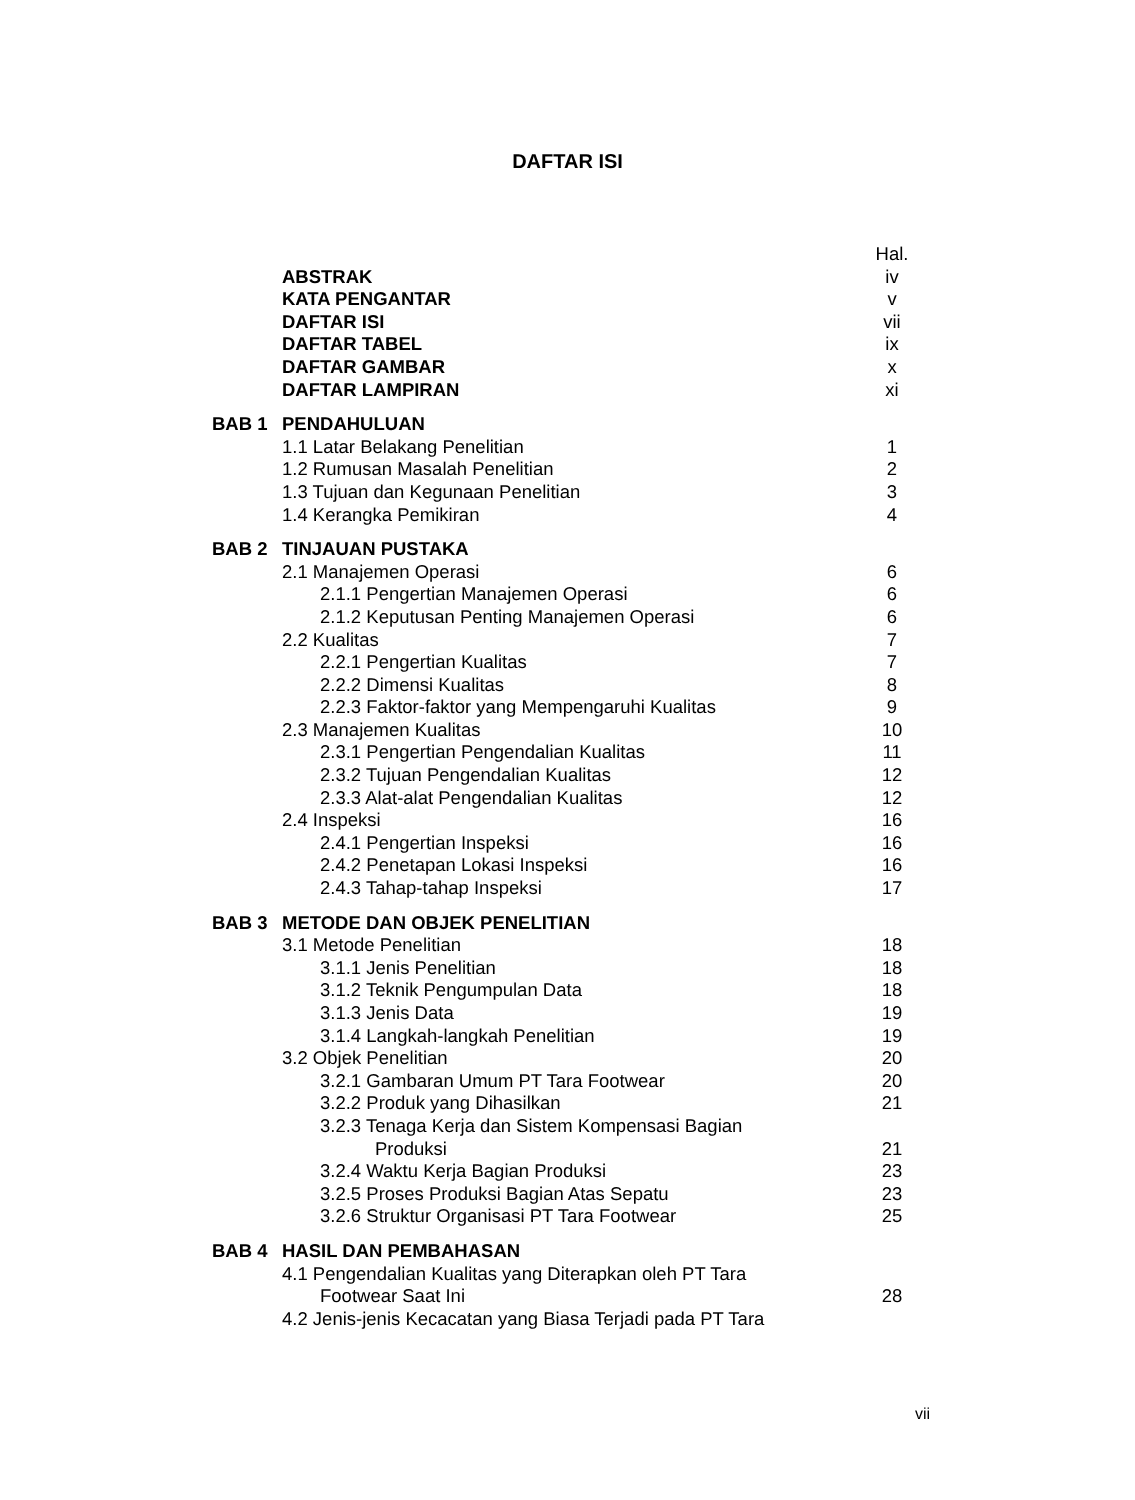DAFTAR ISI
| | | Hal. |
| | ABSTRAK | iv |
| | KATA PENGANTAR | v |
| | DAFTAR ISI | vii |
| | DAFTAR TABEL | ix |
| | DAFTAR GAMBAR | x |
| | DAFTAR LAMPIRAN | xi |
| BAB 1 | PENDAHULUAN | |
| | 1.1 Latar Belakang Penelitian | 1 |
| | 1.2 Rumusan Masalah Penelitian | 2 |
| | 1.3 Tujuan dan Kegunaan Penelitian | 3 |
| | 1.4 Kerangka Pemikiran | 4 |
| BAB 2 | TINJAUAN PUSTAKA | |
| | 2.1 Manajemen Operasi | 6 |
| | 2.1.1 Pengertian Manajemen Operasi | 6 |
| | 2.1.2 Keputusan Penting Manajemen Operasi | 6 |
| | 2.2 Kualitas | 7 |
| | 2.2.1 Pengertian Kualitas | 7 |
| | 2.2.2 Dimensi Kualitas | 8 |
| | 2.2.3 Faktor-faktor yang Mempengaruhi Kualitas | 9 |
| | 2.3 Manajemen Kualitas | 10 |
| | 2.3.1 Pengertian Pengendalian Kualitas | 11 |
| | 2.3.2 Tujuan Pengendalian Kualitas | 12 |
| | 2.3.3 Alat-alat Pengendalian Kualitas | 12 |
| | 2.4 Inspeksi | 16 |
| | 2.4.1 Pengertian Inspeksi | 16 |
| | 2.4.2 Penetapan Lokasi Inspeksi | 16 |
| | 2.4.3 Tahap-tahap Inspeksi | 17 |
| BAB 3 | METODE DAN OBJEK PENELITIAN | |
| | 3.1 Metode Penelitian | 18 |
| | 3.1.1 Jenis Penelitian | 18 |
| | 3.1.2 Teknik Pengumpulan Data | 18 |
| | 3.1.3 Jenis Data | 19 |
| | 3.1.4 Langkah-langkah Penelitian | 19 |
| | 3.2 Objek Penelitian | 20 |
| | 3.2.1 Gambaran Umum PT Tara Footwear | 20 |
| | 3.2.2 Produk yang Dihasilkan | 21 |
| | 3.2.3 Tenaga Kerja dan Sistem Kompensasi Bagian Produksi | 21 |
| | 3.2.4 Waktu Kerja Bagian Produksi | 23 |
| | 3.2.5 Proses Produksi Bagian Atas Sepatu | 23 |
| | 3.2.6 Struktur Organisasi PT Tara Footwear | 25 |
| BAB 4 | HASIL DAN PEMBAHASAN | |
| | 4.1 Pengendalian Kualitas yang Diterapkan oleh PT Tara Footwear Saat Ini | 28 |
| | 4.2 Jenis-jenis Kecacatan yang Biasa Terjadi pada PT Tara | |
vii